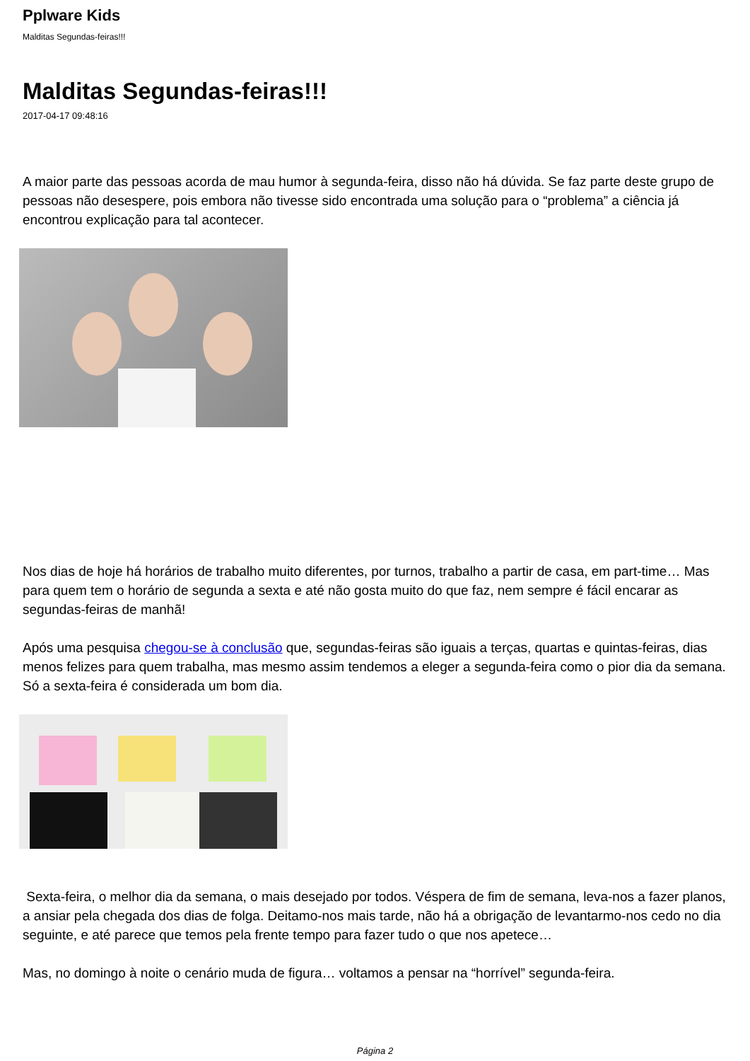Pplware Kids
Malditas Segundas-feiras!!!
Malditas Segundas-feiras!!!
2017-04-17 09:48:16
A maior parte das pessoas acorda de mau humor à segunda-feira, disso não há dúvida. Se faz parte deste grupo de pessoas não desespere, pois embora não tivesse sido encontrada uma solução para o “problema” a ciência já encontrou explicação para tal acontecer.
Nos dias de hoje há horários de trabalho muito diferentes, por turnos, trabalho a partir de casa, em part-time… Mas para quem tem o horário de segunda a sexta e até não gosta muito do que faz, nem sempre é fácil encarar as segundas-feiras de manhã!
Após uma pesquisa chegou-se à conclusão que, segundas-feiras são iguais a terças, quartas e quintas-feiras, dias menos felizes para quem trabalha, mas mesmo assim tendemos a eleger a segunda-feira como o pior dia da semana. Só a sexta-feira é considerada um bom dia.
Sexta-feira, o melhor dia da semana, o mais desejado por todos. Véspera de fim de semana, leva-nos a fazer planos, a ansiar pela chegada dos dias de folga. Deitamo-nos mais tarde, não há a obrigação de levantarmo-nos cedo no dia seguinte, e até parece que temos pela frente tempo para fazer tudo o que nos apetece…
Mas, no domingo à noite o cenário muda de figura… voltamos a pensar na “horrível” segunda-feira.
Página 2